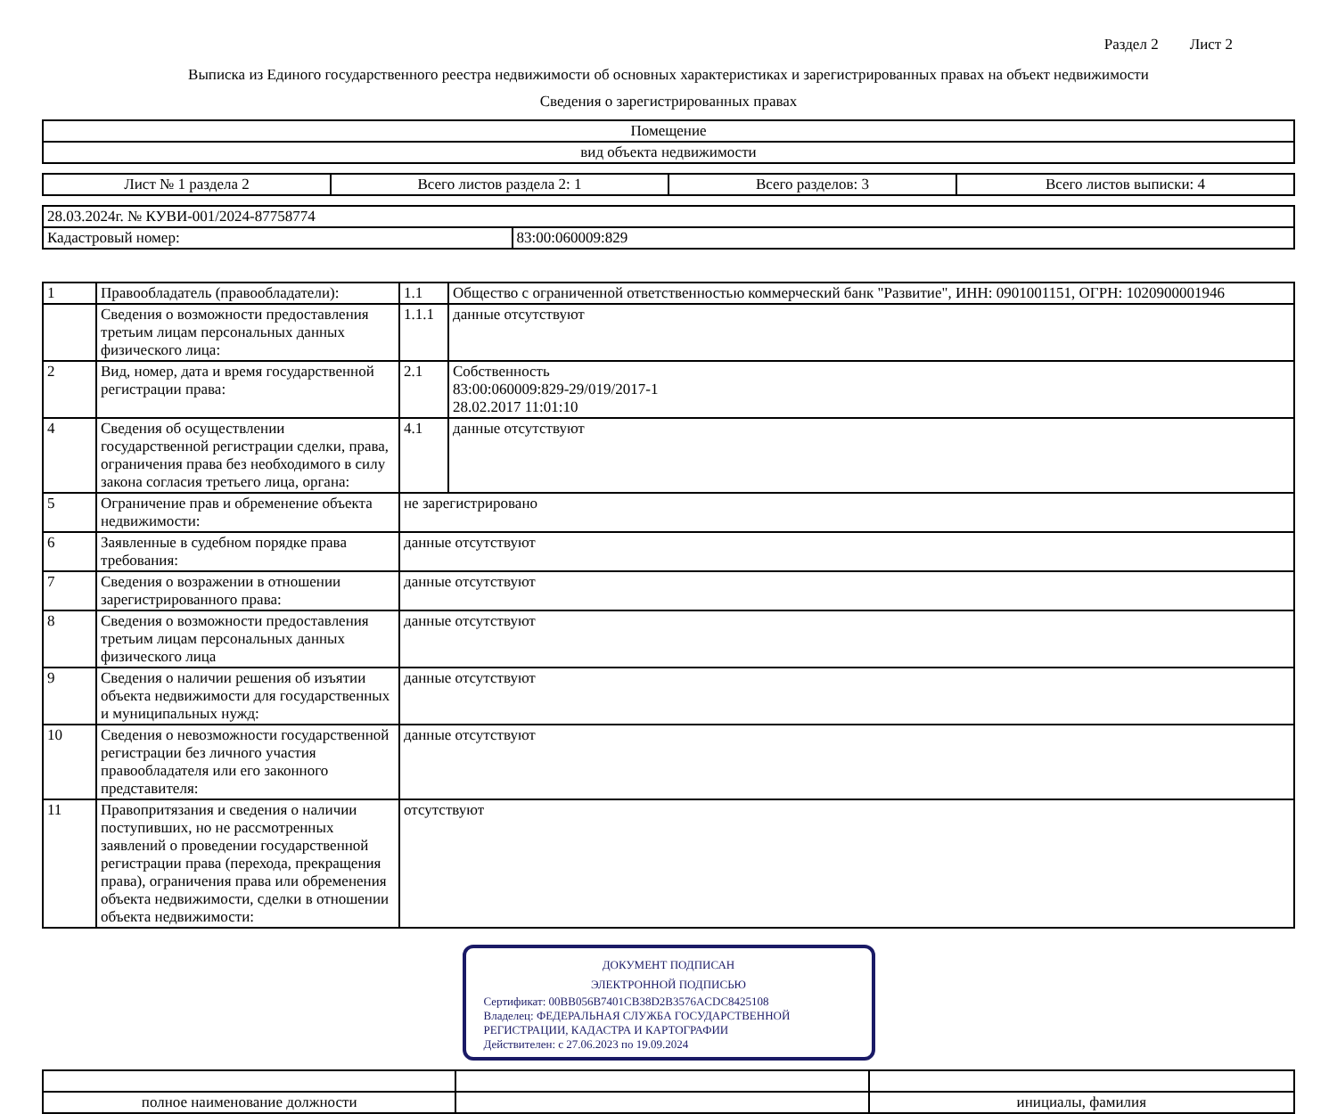Раздел 2 Лист 2
Выписка из Единого государственного реестра недвижимости об основных характеристиках и зарегистрированных правах на объект недвижимости
Сведения о зарегистрированных правах
| Помещение |
| вид объекта недвижимости |
| Лист № 1 раздела 2 | Всего листов раздела 2: 1 | Всего разделов: 3 | Всего листов выписки: 4 |
| 28.03.2024г. № КУВИ-001/2024-87758774 | |
| Кадастровый номер: | 83:00:060009:829 |
| 1 | Правообладатель (правообладатели): | 1.1 | Общество с ограниченной ответственностью коммерческий банк "Развитие", ИНН: 0901001151, ОГРН: 1020900001946 |
| | Сведения о возможности предоставления третьим лицам персональных данных физического лица: | 1.1.1 | данные отсутствуют |
| 2 | Вид, номер, дата и время государственной регистрации права: | 2.1 | Собственность 83:00:060009:829-29/019/2017-1 28.02.2017 11:01:10 |
| 4 | Сведения об осуществлении государственной регистрации сделки, права, ограничения права без необходимого в силу закона согласия третьего лица, органа: | 4.1 | данные отсутствуют |
| 5 | Ограничение прав и обременение объекта недвижимости: | не зарегистрировано | |
| 6 | Заявленные в судебном порядке права требования: | данные отсутствуют | |
| 7 | Сведения о возражении в отношении зарегистрированного права: | данные отсутствуют | |
| 8 | Сведения о возможности предоставления третьим лицам персональных данных физического лица | данные отсутствуют | |
| 9 | Сведения о наличии решения об изъятии объекта недвижимости для государственных и муниципальных нужд: | данные отсутствуют | |
| 10 | Сведения о невозможности государственной регистрации без личного участия правообладателя или его законного представителя: | данные отсутствуют | |
| 11 | Правопритязания и сведения о наличии поступивших, но не рассмотренных заявлений о проведении государственной регистрации права (перехода, прекращения права), ограничения права или обременения объекта недвижимости, сделки в отношении объекта недвижимости: | отсутствуют | |
ДОКУМЕНТ ПОДПИСАН
ЭЛЕКТРОННОЙ ПОДПИСЬЮ
Сертификат: 00BB056B7401CB38D2B3576ACDC8425108
Владелец: ФЕДЕРАЛЬНАЯ СЛУЖБА ГОСУДАРСТВЕННОЙ РЕГИСТРАЦИИ, КАДАСТРА И КАРТОГРАФИИ
Действителен: с 27.06.2023 по 19.09.2024
| полное наименование должности | | инициалы, фамилия |